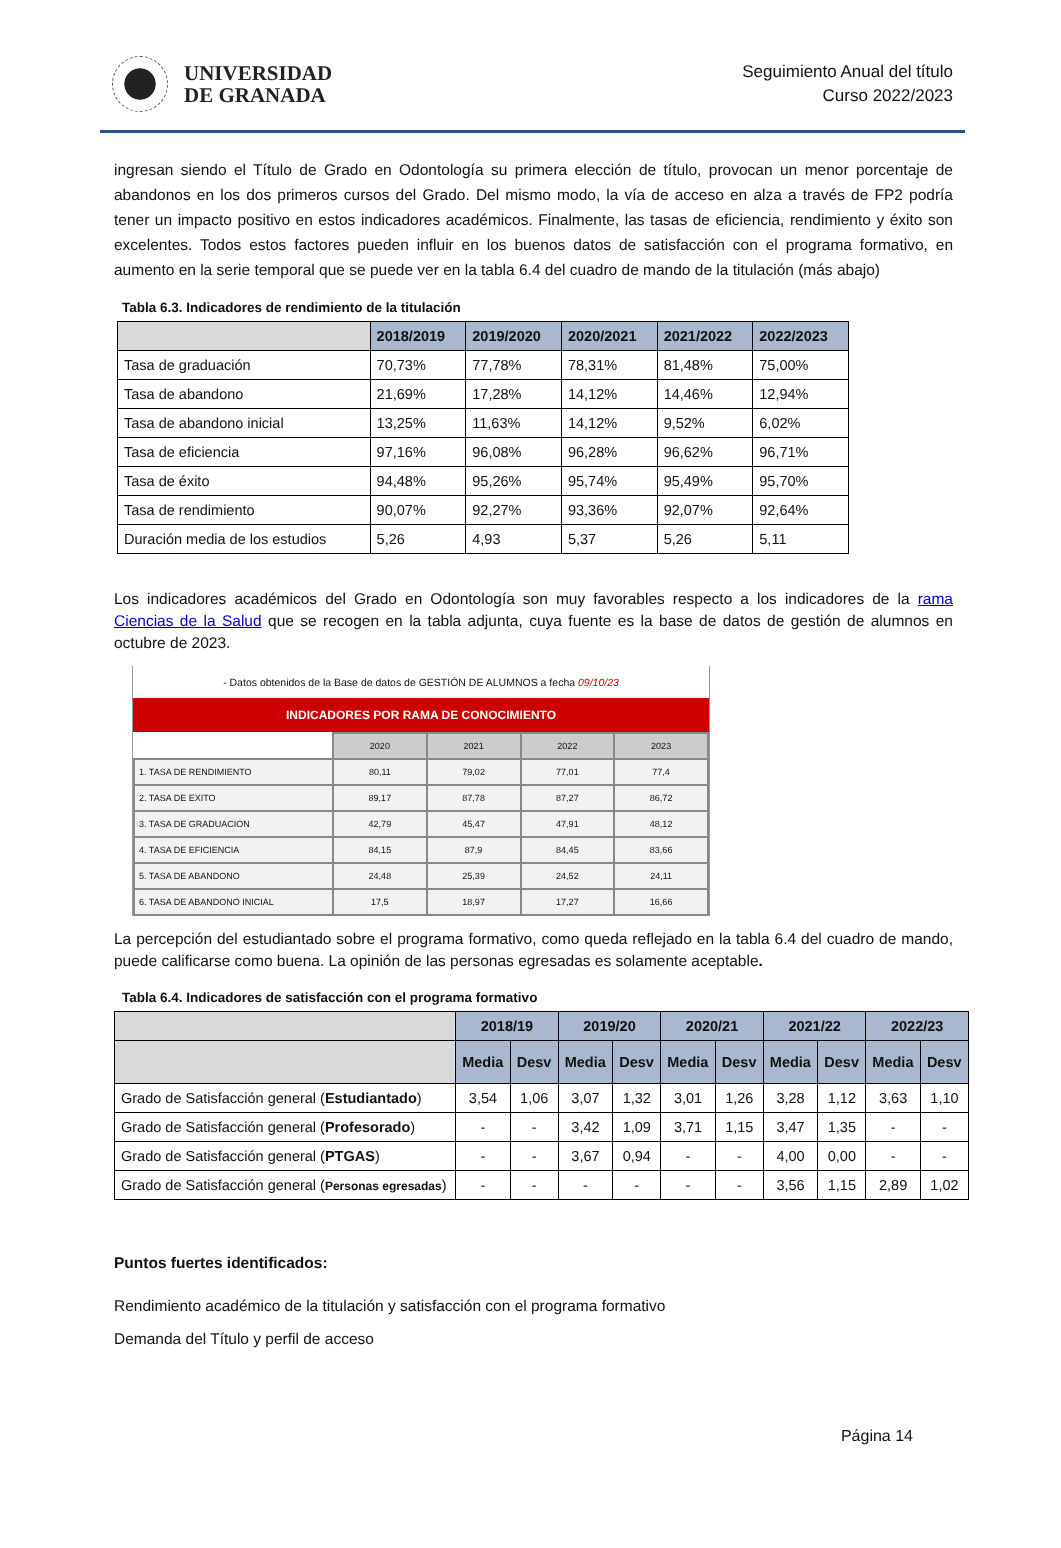UNIVERSIDAD
DE GRANADA
Seguimiento Anual del título
Curso 2022/2023
ingresan siendo el Título de Grado en Odontología su primera elección de título, provocan un menor porcentaje de abandonos en los dos primeros cursos del Grado. Del mismo modo, la vía de acceso en alza a través de FP2 podría tener un impacto positivo en estos indicadores académicos. Finalmente, las tasas de eficiencia, rendimiento y éxito son excelentes. Todos estos factores pueden influir en los buenos datos de satisfacción con el programa formativo, en aumento en la serie temporal que se puede ver en la tabla 6.4 del cuadro de mando de la titulación (más abajo)
Tabla 6.3. Indicadores de rendimiento de la titulación
| | 2018/2019 | 2019/2020 | 2020/2021 | 2021/2022 | 2022/2023 |
| --- | --- | --- | --- | --- | --- |
| Tasa de graduación | 70,73% | 77,78% | 78,31% | 81,48% | 75,00% |
| Tasa de abandono | 21,69% | 17,28% | 14,12% | 14,46% | 12,94% |
| Tasa de abandono inicial | 13,25% | 11,63% | 14,12% | 9,52% | 6,02% |
| Tasa de eficiencia | 97,16% | 96,08% | 96,28% | 96,62% | 96,71% |
| Tasa de éxito | 94,48% | 95,26% | 95,74% | 95,49% | 95,70% |
| Tasa de rendimiento | 90,07% | 92,27% | 93,36% | 92,07% | 92,64% |
| Duración media de los estudios | 5,26 | 4,93 | 5,37 | 5,26 | 5,11 |
Los indicadores académicos del Grado en Odontología son muy favorables respecto a los indicadores de la rama Ciencias de la Salud que se recogen en la tabla adjunta, cuya fuente es la base de datos de gestión de alumnos en octubre de 2023.
- Datos obtenidos de la Base de datos de GESTIÓN DE ALUMNOS a fecha 09/10/23
INDICADORES POR RAMA DE CONOCIMIENTO
| | 2020 | 2021 | 2022 | 2023 |
| --- | --- | --- | --- | --- |
| 1. TASA DE RENDIMIENTO | 80,11 | 79,02 | 77,01 | 77,4 |
| 2. TASA DE EXITO | 89,17 | 87,78 | 87,27 | 86,72 |
| 3. TASA DE GRADUACION | 42,79 | 45,47 | 47,91 | 48,12 |
| 4. TASA DE EFICIENCIA | 84,15 | 87,9 | 84,45 | 83,66 |
| 5. TASA DE ABANDONO | 24,48 | 25,39 | 24,52 | 24,11 |
| 6. TASA DE ABANDONO INICIAL | 17,5 | 18,97 | 17,27 | 16,66 |
La percepción del estudiantado sobre el programa formativo, como queda reflejado en la tabla 6.4 del cuadro de mando, puede calificarse como buena. La opinión de las personas egresadas es solamente aceptable.
Tabla 6.4. Indicadores de satisfacción con el programa formativo
| | 2018/19 | | 2019/20 | | 2020/21 | | 2021/22 | | 2022/23 | |
| --- | --- | --- | --- | --- | --- | --- | --- | --- | --- | --- |
| | Media | Desv | Media | Desv | Media | Desv | Media | Desv | Media | Desv |
| Grado de Satisfacción general ( Estudiantado ) | 3,54 | 1,06 | 3,07 | 1,32 | 3,01 | 1,26 | 3,28 | 1,12 | 3,63 | 1,10 |
| Grado de Satisfacción general ( Profesorado ) | - | - | 3,42 | 1,09 | 3,71 | 1,15 | 3,47 | 1,35 | - | - |
| Grado de Satisfacción general ( PTGAS ) | - | - | 3,67 | 0,94 | - | - | 4,00 | 0,00 | - | - |
| Grado de Satisfacción general ( Personas egresadas ) | - | - | - | - | - | - | 3,56 | 1,15 | 2,89 | 1,02 |
Puntos fuertes identificados:
Rendimiento académico de la titulación y satisfacción con el programa formativo
Demanda del Título y perfil de acceso
Página 14